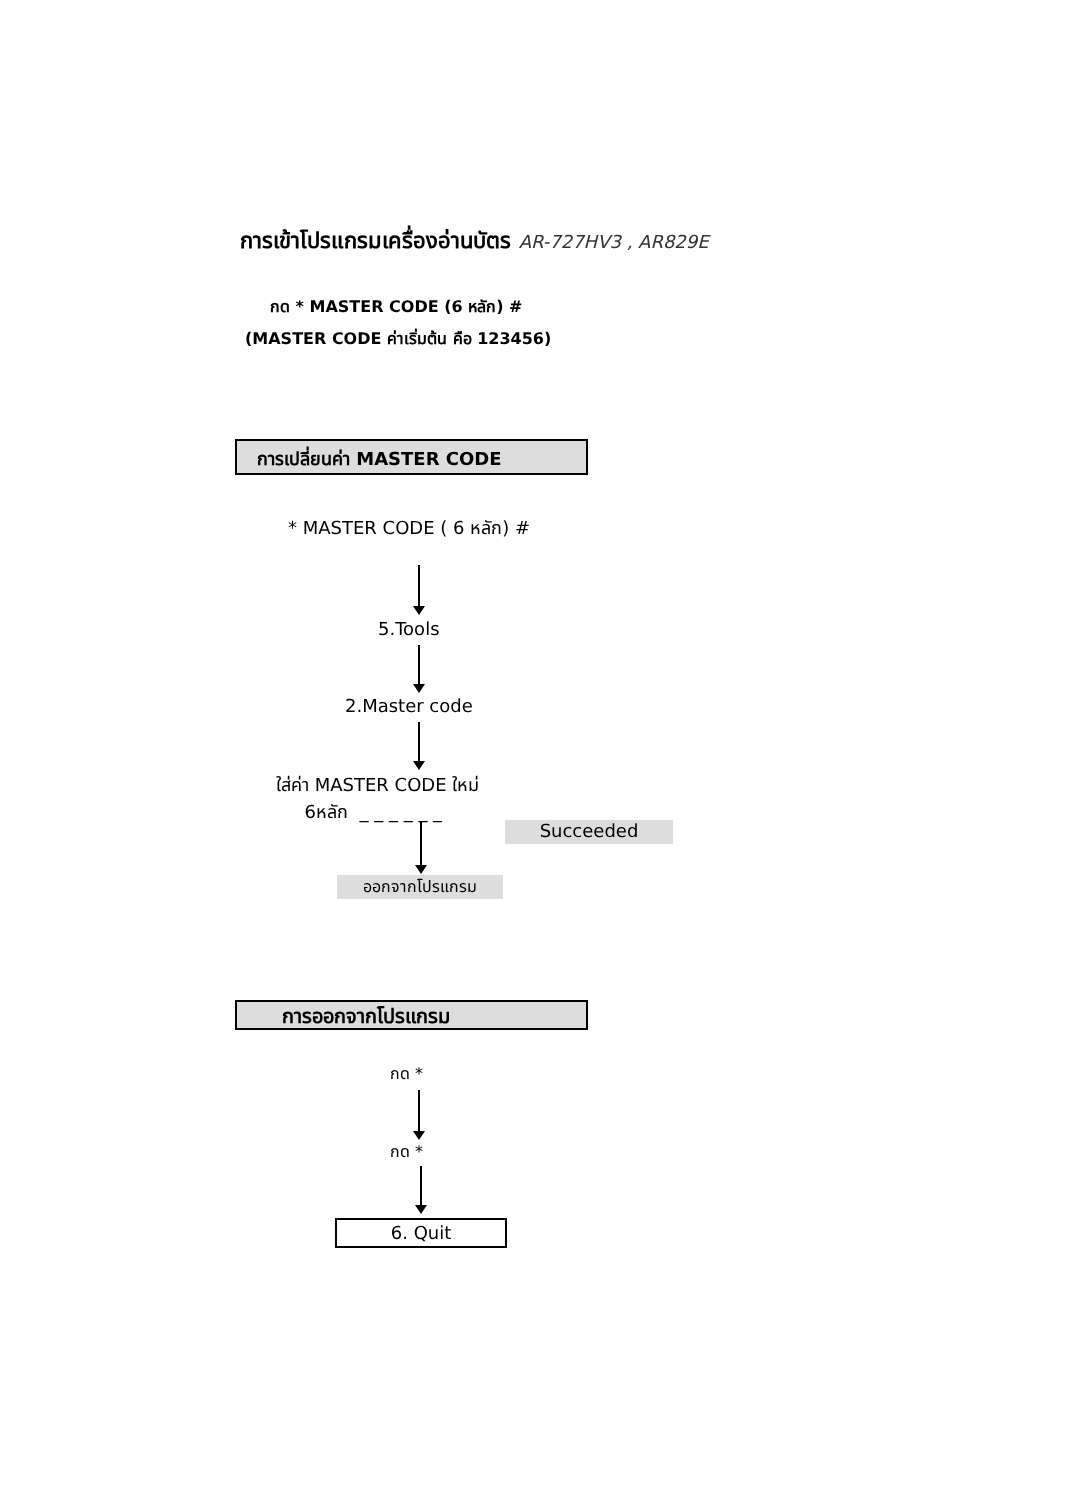การเข้าโปรแกรมเครื่องอ่านบัตร AR-727HV3 , AR829E
กด * MASTER CODE (6 หลัก) #
(MASTER CODE ค่าเริ่มต้น คือ 123456)
การเปลี่ยนค่า MASTER CODE
* MASTER CODE ( 6 หลัก) #
5.Tools
2.Master code
ใส่ค่า MASTER CODE ใหม่
6หลัก _ _ _ _ _ _
Succeeded
ออกจากโปรแกรม
การออกจากโปรแกรม
กด *
กด *
6. Quit